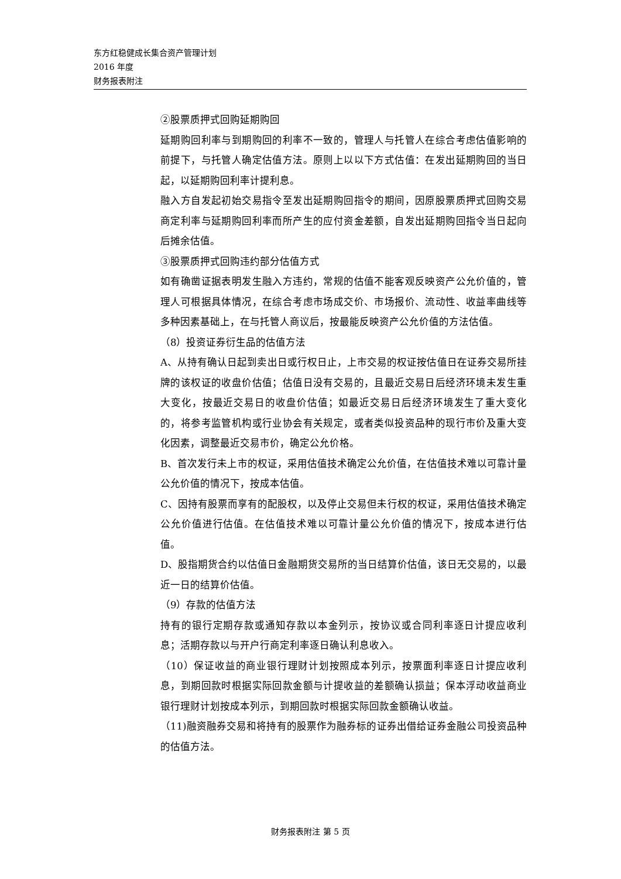东方红稳健成长集合资产管理计划
2016 年度
财务报表附注
②股票质押式回购延期购回
延期购回利率与到期购回的利率不一致的，管理人与托管人在综合考虑估值影响的前提下，与托管人确定估值方法。原则上以以下方式估值：在发出延期购回的当日起，以延期购回利率计提利息。
融入方自发起初始交易指令至发出延期购回指令的期间，因原股票质押式回购交易商定利率与延期购回利率而所产生的应付资金差额，自发出延期购回指令当日起向后摊余估值。
③股票质押式回购违约部分估值方式
如有确凿证据表明发生融入方违约，常规的估值不能客观反映资产公允价值的，管理人可根据具体情况，在综合考虑市场成交价、市场报价、流动性、收益率曲线等多种因素基础上，在与托管人商议后，按最能反映资产公允价值的方法估值。
（8）投资证券衍生品的估值方法
A、从持有确认日起到卖出日或行权日止，上市交易的权证按估值日在证券交易所挂牌的该权证的收盘价估值；估值日没有交易的，且最近交易日后经济环境未发生重大变化，按最近交易日的收盘价估值；如最近交易日后经济环境发生了重大变化的，将参考监管机构或行业协会有关规定，或者类似投资品种的现行市价及重大变化因素，调整最近交易市价，确定公允价格。
B、首次发行未上市的权证，采用估值技术确定公允价值，在估值技术难以可靠计量公允价值的情况下，按成本估值。
C、因持有股票而享有的配股权，以及停止交易但未行权的权证，采用估值技术确定公允价值进行估值。在估值技术难以可靠计量公允价值的情况下，按成本进行估值。
D、股指期货合约以估值日金融期货交易所的当日结算价估值，该日无交易的，以最近一日的结算价估值。
（9）存款的估值方法
持有的银行定期存款或通知存款以本金列示，按协议或合同利率逐日计提应收利息；活期存款以与开户行商定利率逐日确认利息收入。
（10）保证收益的商业银行理财计划按照成本列示，按票面利率逐日计提应收利息，到期回款时根据实际回款金额与计提收益的差额确认损益；保本浮动收益商业银行理财计划按成本列示，到期回款时根据实际回款金额确认收益。
（11)融资融券交易和将持有的股票作为融券标的证券出借给证券金融公司投资品种的估值方法。
财务报表附注 第 5 页